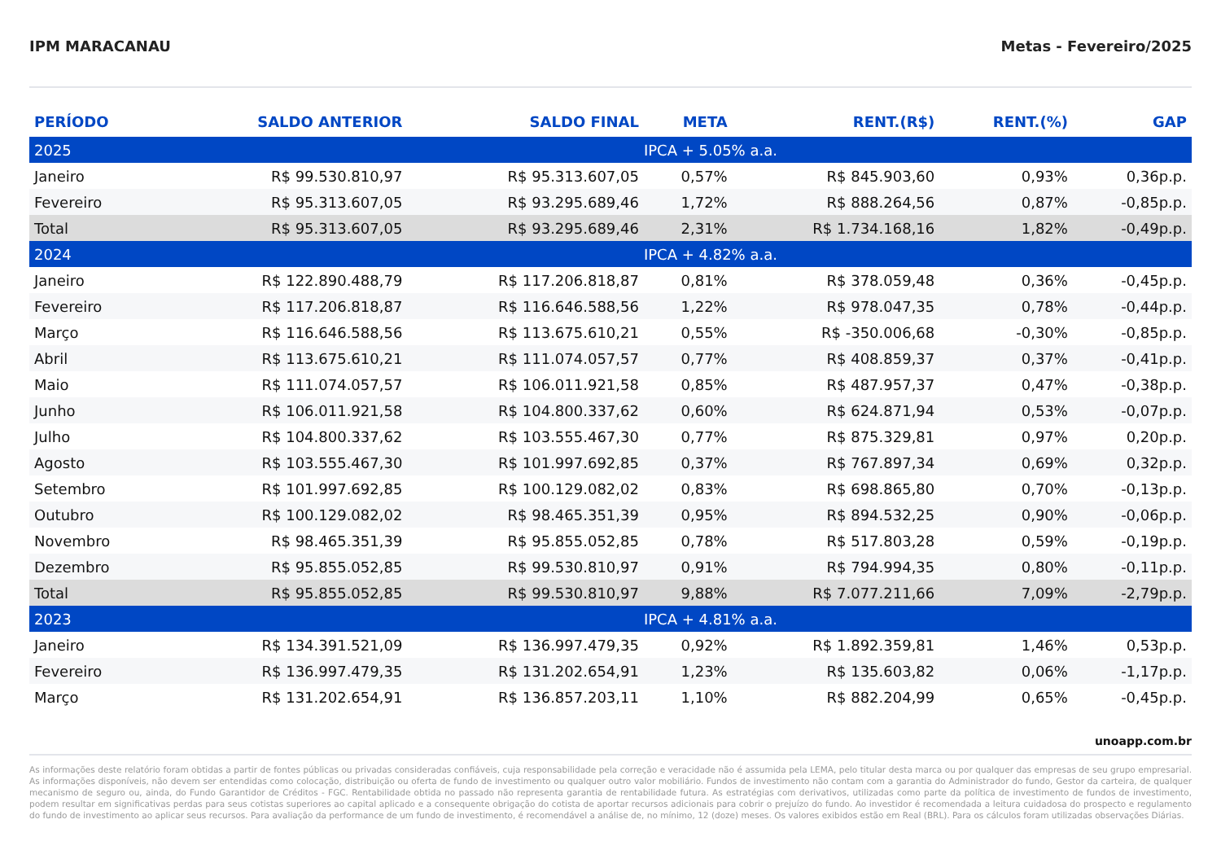IPM MARACANAU Metas - Fevereiro/2025
| PERÍODO | SALDO ANTERIOR | SALDO FINAL | META | RENT.(R$) | RENT.(%) | GAP |
| --- | --- | --- | --- | --- | --- | --- |
| 2025 | | | IPCA + 5.05% a.a. | | | |
| Janeiro | R$ 99.530.810,97 | R$ 95.313.607,05 | 0,57% | R$ 845.903,60 | 0,93% | 0,36p.p. |
| Fevereiro | R$ 95.313.607,05 | R$ 93.295.689,46 | 1,72% | R$ 888.264,56 | 0,87% | -0,85p.p. |
| Total | R$ 95.313.607,05 | R$ 93.295.689,46 | 2,31% | R$ 1.734.168,16 | 1,82% | -0,49p.p. |
| 2024 | | | IPCA + 4.82% a.a. | | | |
| Janeiro | R$ 122.890.488,79 | R$ 117.206.818,87 | 0,81% | R$ 378.059,48 | 0,36% | -0,45p.p. |
| Fevereiro | R$ 117.206.818,87 | R$ 116.646.588,56 | 1,22% | R$ 978.047,35 | 0,78% | -0,44p.p. |
| Março | R$ 116.646.588,56 | R$ 113.675.610,21 | 0,55% | R$ -350.006,68 | -0,30% | -0,85p.p. |
| Abril | R$ 113.675.610,21 | R$ 111.074.057,57 | 0,77% | R$ 408.859,37 | 0,37% | -0,41p.p. |
| Maio | R$ 111.074.057,57 | R$ 106.011.921,58 | 0,85% | R$ 487.957,37 | 0,47% | -0,38p.p. |
| Junho | R$ 106.011.921,58 | R$ 104.800.337,62 | 0,60% | R$ 624.871,94 | 0,53% | -0,07p.p. |
| Julho | R$ 104.800.337,62 | R$ 103.555.467,30 | 0,77% | R$ 875.329,81 | 0,97% | 0,20p.p. |
| Agosto | R$ 103.555.467,30 | R$ 101.997.692,85 | 0,37% | R$ 767.897,34 | 0,69% | 0,32p.p. |
| Setembro | R$ 101.997.692,85 | R$ 100.129.082,02 | 0,83% | R$ 698.865,80 | 0,70% | -0,13p.p. |
| Outubro | R$ 100.129.082,02 | R$ 98.465.351,39 | 0,95% | R$ 894.532,25 | 0,90% | -0,06p.p. |
| Novembro | R$ 98.465.351,39 | R$ 95.855.052,85 | 0,78% | R$ 517.803,28 | 0,59% | -0,19p.p. |
| Dezembro | R$ 95.855.052,85 | R$ 99.530.810,97 | 0,91% | R$ 794.994,35 | 0,80% | -0,11p.p. |
| Total | R$ 95.855.052,85 | R$ 99.530.810,97 | 9,88% | R$ 7.077.211,66 | 7,09% | -2,79p.p. |
| 2023 | | | IPCA + 4.81% a.a. | | | |
| Janeiro | R$ 134.391.521,09 | R$ 136.997.479,35 | 0,92% | R$ 1.892.359,81 | 1,46% | 0,53p.p. |
| Fevereiro | R$ 136.997.479,35 | R$ 131.202.654,91 | 1,23% | R$ 135.603,82 | 0,06% | -1,17p.p. |
| Março | R$ 131.202.654,91 | R$ 136.857.203,11 | 1,10% | R$ 882.204,99 | 0,65% | -0,45p.p. |
unoapp.com.br
As informações deste relatório foram obtidas a partir de fontes públicas ou privadas consideradas confiáveis, cuja responsabilidade pela correção e veracidade não é assumida pela LEMA, pelo titular desta marca ou por qualquer das empresas de seu grupo empresarial. As informações disponíveis, não devem ser entendidas como colocação, distribuição ou oferta de fundo de investimento ou qualquer outro valor mobiliário. Fundos de investimento não contam com a garantia do Administrador do fundo, Gestor da carteira, de qualquer mecanismo de seguro ou, ainda, do Fundo Garantidor de Créditos - FGC. Rentabilidade obtida no passado não representa garantia de rentabilidade futura. As estratégias com derivativos, utilizadas como parte da política de investimento de fundos de investimento, podem resultar em significativas perdas para seus cotistas superiores ao capital aplicado e a consequente obrigação do cotista de aportar recursos adicionais para cobrir o prejuízo do fundo. Ao investidor é recomendada a leitura cuidadosa do prospecto e regulamento do fundo de investimento ao aplicar seus recursos. Para avaliação da performance de um fundo de investimento, é recomendável a análise de, no mínimo, 12 (doze) meses. Os valores exibidos estão em Real (BRL). Para os cálculos foram utilizadas observações Diárias.